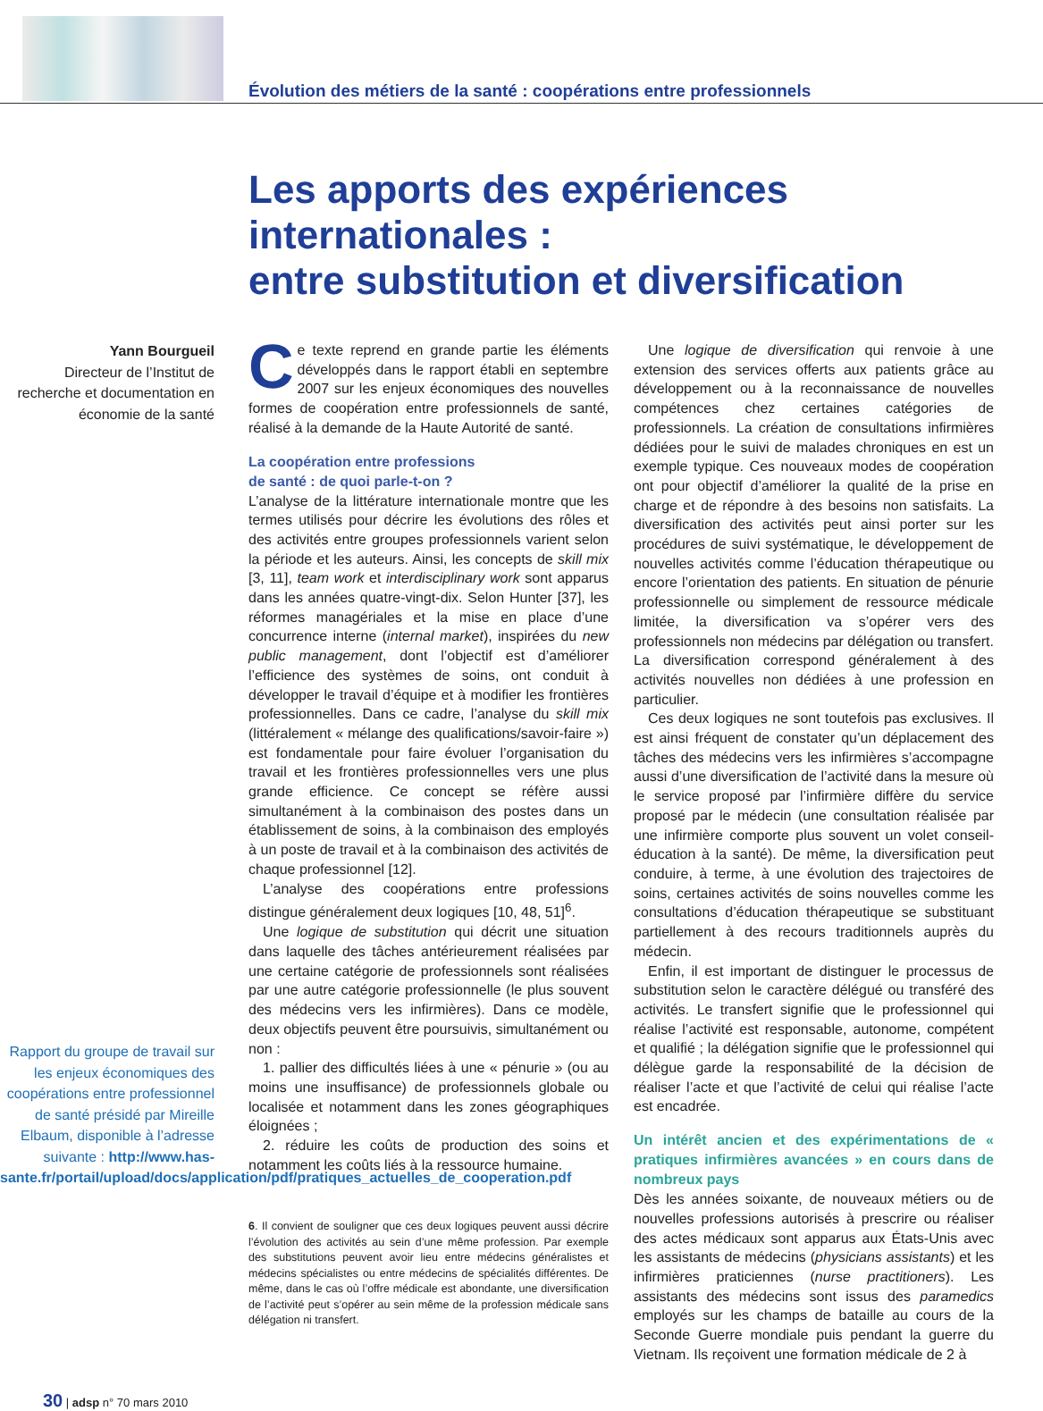Évolution des métiers de la santé : coopérations entre professionnels
Les apports des expériences internationales :
entre substitution et diversification
Yann Bourgueil
Directeur de l’Institut de recherche et documentation en économie de la santé
Rapport du groupe de travail sur les enjeux économiques des coopérations entre professionnel de santé présidé par Mireille Elbaum, disponible à l’adresse suivante : http://www.has-sante.fr/portail/upload/docs/application/pdf/pratiques_actuelles_de_cooperation.pdf
Ce texte reprend en grande partie les éléments développés dans le rapport établi en septembre 2007 sur les enjeux économiques des nouvelles formes de coopération entre professionnels de santé, réalisé à la demande de la Haute Autorité de santé.
La coopération entre professions
de santé : de quoi parle-t-on ?
L’analyse de la littérature internationale montre que les termes utilisés pour décrire les évolutions des rôles et des activités entre groupes professionnels varient selon la période et les auteurs. Ainsi, les concepts de skill mix [3, 11], team work et interdisciplinary work sont apparus dans les années quatre-vingt-dix. Selon Hunter [37], les réformes managériales et la mise en place d’une concurrence interne (internal market), inspirées du new public management, dont l’objectif est d’améliorer l’efficience des systèmes de soins, ont conduit à développer le travail d’équipe et à modifier les frontières professionnelles. Dans ce cadre, l’analyse du skill mix (littéralement « mélange des qualifications/savoir-faire ») est fondamentale pour faire évoluer l’organisation du travail et les frontières professionnelles vers une plus grande efficience. Ce concept se réfère aussi simultanément à la combinaison des postes dans un établissement de soins, à la combinaison des employés à un poste de travail et à la combinaison des activités de chaque professionnel [12].
L’analyse des coopérations entre professions distingue généralement deux logiques [10, 48, 51]<sup>6</sup>.
Une logique de substitution qui décrit une situation dans laquelle des tâches antérieurement réalisées par une certaine catégorie de professionnels sont réalisées par une autre catégorie professionnelle (le plus souvent des médecins vers les infirmières). Dans ce modèle, deux objectifs peuvent être poursuivis, simultanément ou non :
1. pallier des difficultés liées à une « pénurie » (ou au moins une insuffisance) de professionnels globale ou localisée et notamment dans les zones géographiques éloignées ;
2. réduire les coûts de production des soins et notamment les coûts liés à la ressource humaine.
6. Il convient de souligner que ces deux logiques peuvent aussi décrire l’évolution des activités au sein d’une même profession. Par exemple des substitutions peuvent avoir lieu entre médecins généralistes et médecins spécialistes ou entre médecins de spécialités différentes. De même, dans le cas où l’offre médicale est abondante, une diversification de l’activité peut s’opérer au sein même de la profession médicale sans délégation ni transfert.
Une logique de diversification qui renvoie à une extension des services offerts aux patients grâce au développement ou à la reconnaissance de nouvelles compétences chez certaines catégories de professionnels. La création de consultations infirmières dédiées pour le suivi de malades chroniques en est un exemple typique. Ces nouveaux modes de coopération ont pour objectif d’améliorer la qualité de la prise en charge et de répondre à des besoins non satisfaits. La diversification des activités peut ainsi porter sur les procédures de suivi systématique, le développement de nouvelles activités comme l’éducation thérapeutique ou encore l’orientation des patients. En situation de pénurie professionnelle ou simplement de ressource médicale limitée, la diversification va s’opérer vers des professionnels non médecins par délégation ou transfert. La diversification correspond généralement à des activités nouvelles non dédiées à une profession en particulier.
Ces deux logiques ne sont toutefois pas exclusives. Il est ainsi fréquent de constater qu’un déplacement des tâches des médecins vers les infirmières s’accompagne aussi d’une diversification de l’activité dans la mesure où le service proposé par l’infirmière diffère du service proposé par le médecin (une consultation réalisée par une infirmière comporte plus souvent un volet conseil-éducation à la santé). De même, la diversification peut conduire, à terme, à une évolution des trajectoires de soins, certaines activités de soins nouvelles comme les consultations d’éducation thérapeutique se substituant partiellement à des recours traditionnels auprès du médecin.
Enfin, il est important de distinguer le processus de substitution selon le caractère délégué ou transféré des activités. Le transfert signifie que le professionnel qui réalise l’activité est responsable, autonome, compétent et qualifié ; la délégation signifie que le professionnel qui délègue garde la responsabilité de la décision de réaliser l’acte et que l’activité de celui qui réalise l’acte est encadrée.
Un intérêt ancien et des expérimentations de « pratiques infirmières avancées » en cours dans de nombreux pays
Dès les années soixante, de nouveaux métiers ou de nouvelles professions autorisés à prescrire ou réaliser des actes médicaux sont apparus aux États-Unis avec les assistants de médecins (physicians assistants) et les infirmières praticiennes (nurse practitioners). Les assistants des médecins sont issus des paramedics employés sur les champs de bataille au cours de la Seconde Guerre mondiale puis pendant la guerre du Vietnam. Ils reçoivent une formation médicale de 2 à
30 | adsp n° 70 mars 2010